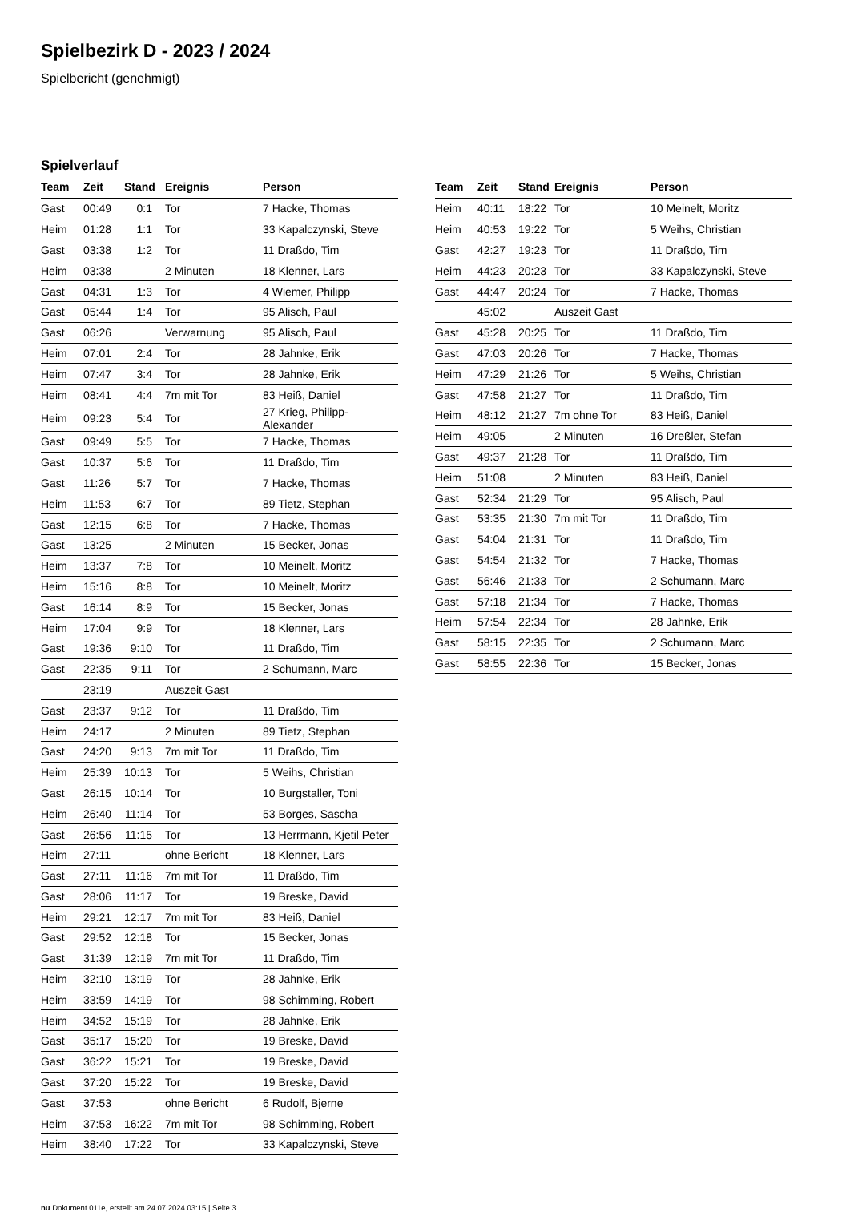Spielbezirk D - 2023 / 2024
Spielbericht (genehmigt)
Spielverlauf
| Team | Zeit | Stand | Ereignis | Person |
| --- | --- | --- | --- | --- |
| Gast | 00:49 | 0:1 | Tor | 7 Hacke, Thomas |
| Heim | 01:28 | 1:1 | Tor | 33 Kapalczynski, Steve |
| Gast | 03:38 | 1:2 | Tor | 11 Draßdo, Tim |
| Heim | 03:38 | | 2 Minuten | 18 Klenner, Lars |
| Gast | 04:31 | 1:3 | Tor | 4 Wiemer, Philipp |
| Gast | 05:44 | 1:4 | Tor | 95 Alisch, Paul |
| Gast | 06:26 | | Verwarnung | 95 Alisch, Paul |
| Heim | 07:01 | 2:4 | Tor | 28 Jahnke, Erik |
| Heim | 07:47 | 3:4 | Tor | 28 Jahnke, Erik |
| Heim | 08:41 | 4:4 | 7m mit Tor | 83 Heiß, Daniel |
| Heim | 09:23 | 5:4 | Tor | 27 Krieg, Philipp-Alexander |
| Gast | 09:49 | 5:5 | Tor | 7 Hacke, Thomas |
| Gast | 10:37 | 5:6 | Tor | 11 Draßdo, Tim |
| Gast | 11:26 | 5:7 | Tor | 7 Hacke, Thomas |
| Heim | 11:53 | 6:7 | Tor | 89 Tietz, Stephan |
| Gast | 12:15 | 6:8 | Tor | 7 Hacke, Thomas |
| Gast | 13:25 | | 2 Minuten | 15 Becker, Jonas |
| Heim | 13:37 | 7:8 | Tor | 10 Meinelt, Moritz |
| Heim | 15:16 | 8:8 | Tor | 10 Meinelt, Moritz |
| Gast | 16:14 | 8:9 | Tor | 15 Becker, Jonas |
| Heim | 17:04 | 9:9 | Tor | 18 Klenner, Lars |
| Gast | 19:36 | 9:10 | Tor | 11 Draßdo, Tim |
| Gast | 22:35 | 9:11 | Tor | 2 Schumann, Marc |
| | 23:19 | | Auszeit Gast | |
| Gast | 23:37 | 9:12 | Tor | 11 Draßdo, Tim |
| Heim | 24:17 | | 2 Minuten | 89 Tietz, Stephan |
| Gast | 24:20 | 9:13 | 7m mit Tor | 11 Draßdo, Tim |
| Heim | 25:39 | 10:13 | Tor | 5 Weihs, Christian |
| Gast | 26:15 | 10:14 | Tor | 10 Burgstaller, Toni |
| Heim | 26:40 | 11:14 | Tor | 53 Borges, Sascha |
| Gast | 26:56 | 11:15 | Tor | 13 Herrmann, Kjetil Peter |
| Heim | 27:11 | | ohne Bericht | 18 Klenner, Lars |
| Gast | 27:11 | 11:16 | 7m mit Tor | 11 Draßdo, Tim |
| Gast | 28:06 | 11:17 | Tor | 19 Breske, David |
| Heim | 29:21 | 12:17 | 7m mit Tor | 83 Heiß, Daniel |
| Gast | 29:52 | 12:18 | Tor | 15 Becker, Jonas |
| Gast | 31:39 | 12:19 | 7m mit Tor | 11 Draßdo, Tim |
| Heim | 32:10 | 13:19 | Tor | 28 Jahnke, Erik |
| Heim | 33:59 | 14:19 | Tor | 98 Schimming, Robert |
| Heim | 34:52 | 15:19 | Tor | 28 Jahnke, Erik |
| Gast | 35:17 | 15:20 | Tor | 19 Breske, David |
| Gast | 36:22 | 15:21 | Tor | 19 Breske, David |
| Gast | 37:20 | 15:22 | Tor | 19 Breske, David |
| Gast | 37:53 | | ohne Bericht | 6 Rudolf, Bjerne |
| Heim | 37:53 | 16:22 | 7m mit Tor | 98 Schimming, Robert |
| Heim | 38:40 | 17:22 | Tor | 33 Kapalczynski, Steve |
| Team | Zeit | Stand | Ereignis | Person |
| --- | --- | --- | --- | --- |
| Heim | 40:11 | 18:22 | Tor | 10 Meinelt, Moritz |
| Heim | 40:53 | 19:22 | Tor | 5 Weihs, Christian |
| Gast | 42:27 | 19:23 | Tor | 11 Draßdo, Tim |
| Heim | 44:23 | 20:23 | Tor | 33 Kapalczynski, Steve |
| Gast | 44:47 | 20:24 | Tor | 7 Hacke, Thomas |
| | 45:02 | | Auszeit Gast | |
| Gast | 45:28 | 20:25 | Tor | 11 Draßdo, Tim |
| Gast | 47:03 | 20:26 | Tor | 7 Hacke, Thomas |
| Heim | 47:29 | 21:26 | Tor | 5 Weihs, Christian |
| Gast | 47:58 | 21:27 | Tor | 11 Draßdo, Tim |
| Heim | 48:12 | 21:27 | 7m ohne Tor | 83 Heiß, Daniel |
| Heim | 49:05 | | 2 Minuten | 16 Dreßler, Stefan |
| Gast | 49:37 | 21:28 | Tor | 11 Draßdo, Tim |
| Heim | 51:08 | | 2 Minuten | 83 Heiß, Daniel |
| Gast | 52:34 | 21:29 | Tor | 95 Alisch, Paul |
| Gast | 53:35 | 21:30 | 7m mit Tor | 11 Draßdo, Tim |
| Gast | 54:04 | 21:31 | Tor | 11 Draßdo, Tim |
| Gast | 54:54 | 21:32 | Tor | 7 Hacke, Thomas |
| Gast | 56:46 | 21:33 | Tor | 2 Schumann, Marc |
| Gast | 57:18 | 21:34 | Tor | 7 Hacke, Thomas |
| Heim | 57:54 | 22:34 | Tor | 28 Jahnke, Erik |
| Gast | 58:15 | 22:35 | Tor | 2 Schumann, Marc |
| Gast | 58:55 | 22:36 | Tor | 15 Becker, Jonas |
nu.Dokument 011e, erstellt am 24.07.2024 03:15 | Seite 3